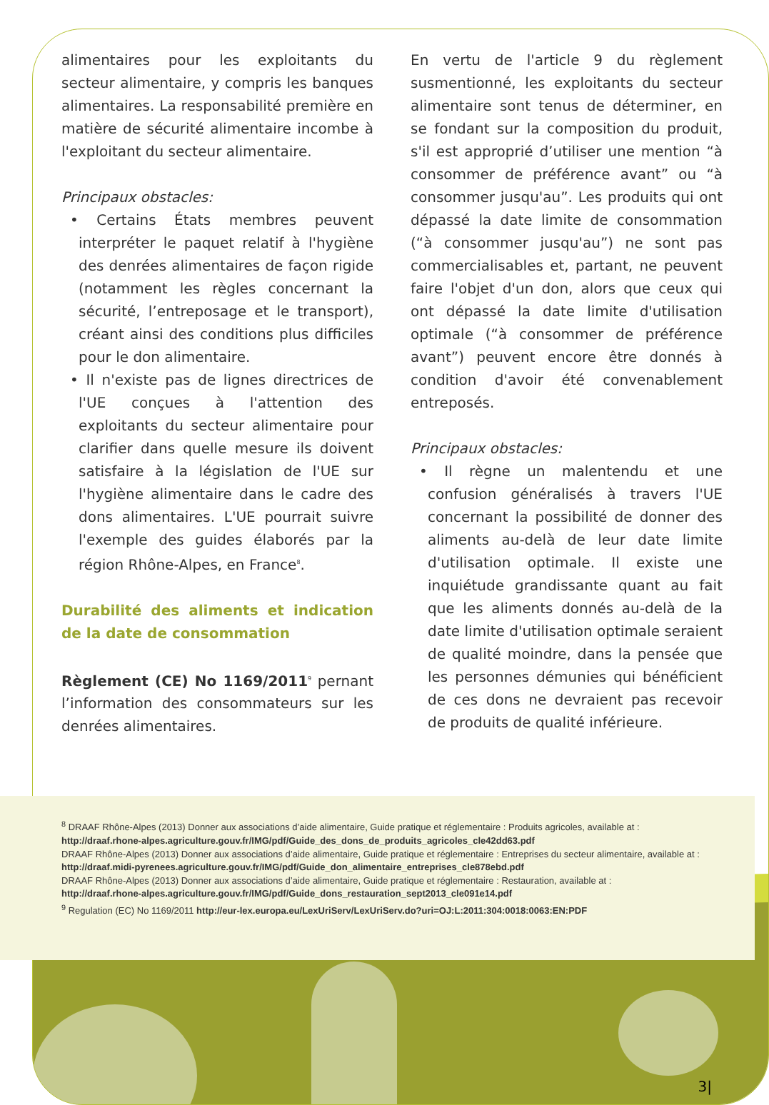alimentaires pour les exploitants du secteur alimentaire, y compris les banques alimentaires. La responsabilité première en matière de sécurité alimentaire incombe à l'exploitant du secteur alimentaire.
Principaux obstacles:
• Certains États membres peuvent interpréter le paquet relatif à l'hygiène des denrées alimentaires de façon rigide (notamment les règles concernant la sécurité, l’entreposage et le transport), créant ainsi des conditions plus difficiles pour le don alimentaire.
• Il n'existe pas de lignes directrices de l'UE conçues à l'attention des exploitants du secteur alimentaire pour clarifier dans quelle mesure ils doivent satisfaire à la législation de l'UE sur l'hygiène alimentaire dans le cadre des dons alimentaires. L'UE pourrait suivre l'exemple des guides élaborés par la région Rhône-Alpes, en France<sup>8</sup>.
Durabilité des aliments et indication de la date de consommation
Règlement (CE) No 1169/2011<sup>9</sup> pernant l’information des consommateurs sur les denrées alimentaires.
En vertu de l'article 9 du règlement susmentionné, les exploitants du secteur alimentaire sont tenus de déterminer, en se fondant sur la composition du produit, s'il est approprié d’utiliser une mention “à consommer de préférence avant” ou “à consommer jusqu'au”. Les produits qui ont dépassé la date limite de consommation (“à consommer jusqu'au”) ne sont pas commercialisables et, partant, ne peuvent faire l'objet d'un don, alors que ceux qui ont dépassé la date limite d'utilisation optimale (“à consommer de préférence avant”) peuvent encore être donnés à condition d'avoir été convenablement entreposés.
Principaux obstacles:
• Il règne un malentendu et une confusion généralisés à travers l'UE concernant la possibilité de donner des aliments au-delà de leur date limite d'utilisation optimale. Il existe une inquiétude grandissante quant au fait que les aliments donnés au-delà de la date limite d'utilisation optimale seraient de qualité moindre, dans la pensée que les personnes démunies qui bénéficient de ces dons ne devraient pas recevoir de produits de qualité inférieure.
<sup>8</sup> DRAAF Rhône-Alpes (2013) Donner aux associations d’aide alimentaire, Guide pratique et réglementaire : Produits agricoles, available at :
http://draaf.rhone-alpes.agriculture.gouv.fr/IMG/pdf/Guide_des_dons_de_produits_agricoles_cle42dd63.pdf
DRAAF Rhône-Alpes (2013) Donner aux associations d’aide alimentaire, Guide pratique et réglementaire : Entreprises du secteur alimentaire, available at :
http://draaf.midi-pyrenees.agriculture.gouv.fr/IMG/pdf/Guide_don_alimentaire_entreprises_cle878ebd.pdf
DRAAF Rhône-Alpes (2013) Donner aux associations d’aide alimentaire, Guide pratique et réglementaire : Restauration, available at :
http://draaf.rhone-alpes.agriculture.gouv.fr/IMG/pdf/Guide_dons_restauration_sept2013_cle091e14.pdf
<sup>9</sup> Regulation (EC) No 1169/2011 http://eur-lex.europa.eu/LexUriServ/LexUriServ.do?uri=OJ:L:2011:304:0018:0063:EN:PDF
3|